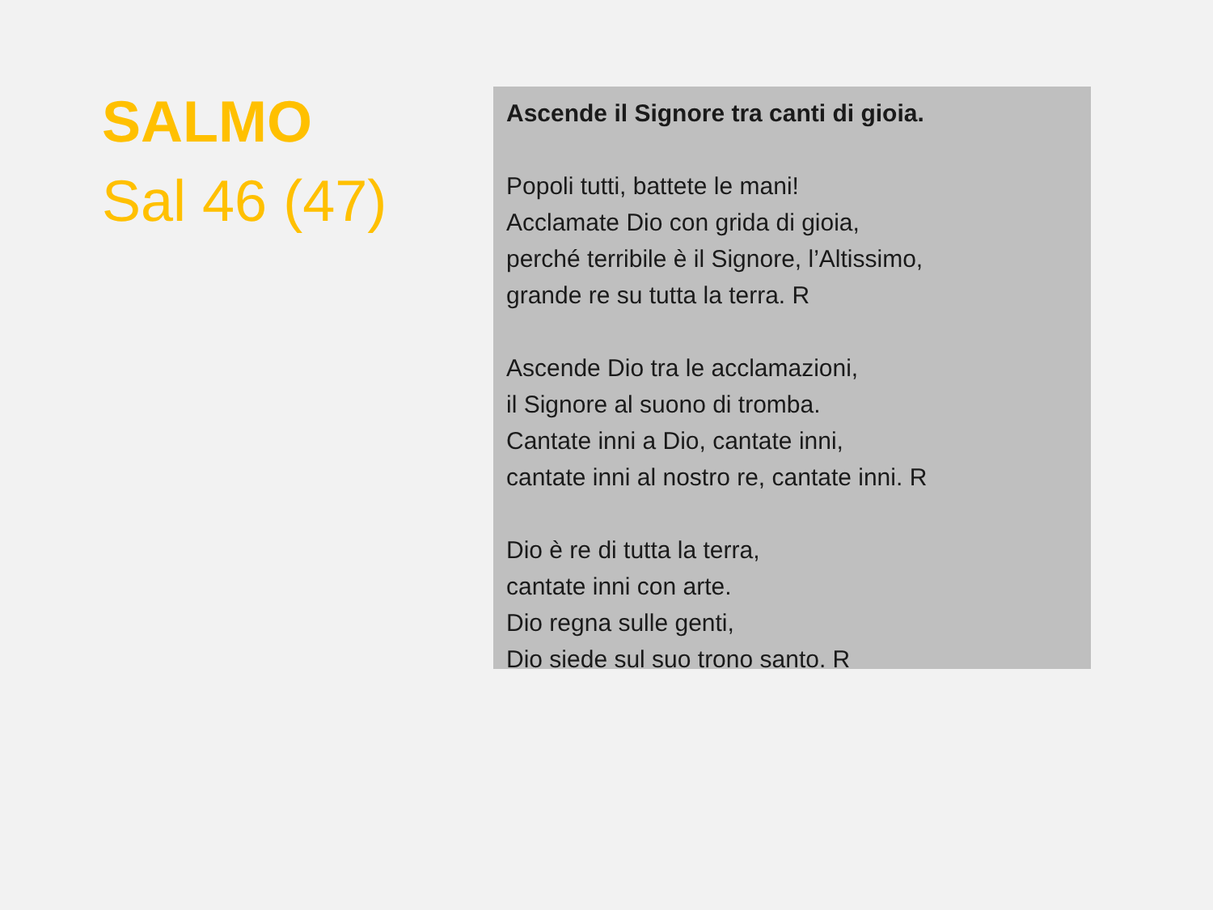SALMO
Sal 46 (47)
Ascende il Signore tra canti di gioia.
Popoli tutti, battete le mani!
Acclamate Dio con grida di gioia,
perché terribile è il Signore, l’Altissimo,
grande re su tutta la terra. R
Ascende Dio tra le acclamazioni,
il Signore al suono di tromba.
Cantate inni a Dio, cantate inni,
cantate inni al nostro re, cantate inni. R
Dio è re di tutta la terra,
cantate inni con arte.
Dio regna sulle genti,
Dio siede sul suo trono santo. R